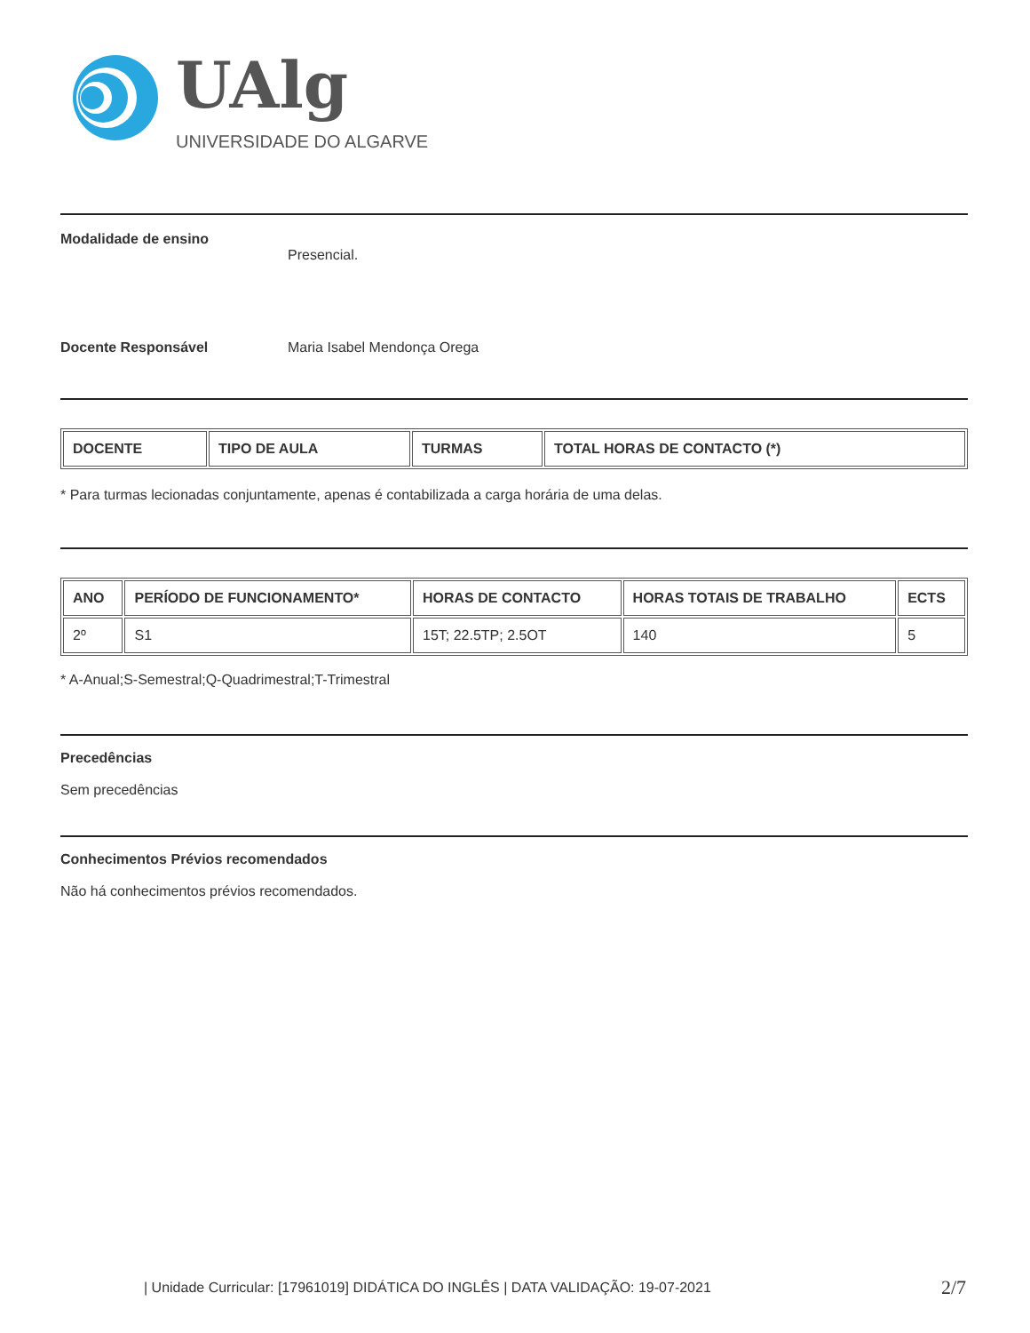UAlg
UNIVERSIDADE DO ALGARVE
Modalidade de ensino
Presencial.
Docente Responsável Maria Isabel Mendonça Orega
| DOCENTE | TIPO DE AULA | TURMAS | TOTAL HORAS DE CONTACTO (*) |
| --- | --- | --- | --- |
* Para turmas lecionadas conjuntamente, apenas é contabilizada a carga horária de uma delas.
| ANO | PERÍODO DE FUNCIONAMENTO* | HORAS DE CONTACTO | HORAS TOTAIS DE TRABALHO | ECTS |
| --- | --- | --- | --- | --- |
| 2º | S1 | 15T; 22.5TP; 2.5OT | 140 | 5 |
* A-Anual;S-Semestral;Q-Quadrimestral;T-Trimestral
Precedências
Sem precedências
Conhecimentos Prévios recomendados
Não há conhecimentos prévios recomendados.
| Unidade Curricular: [17961019] DIDÁTICA DO INGLÊS | DATA VALIDAÇÃO: 19-07-2021
2/7